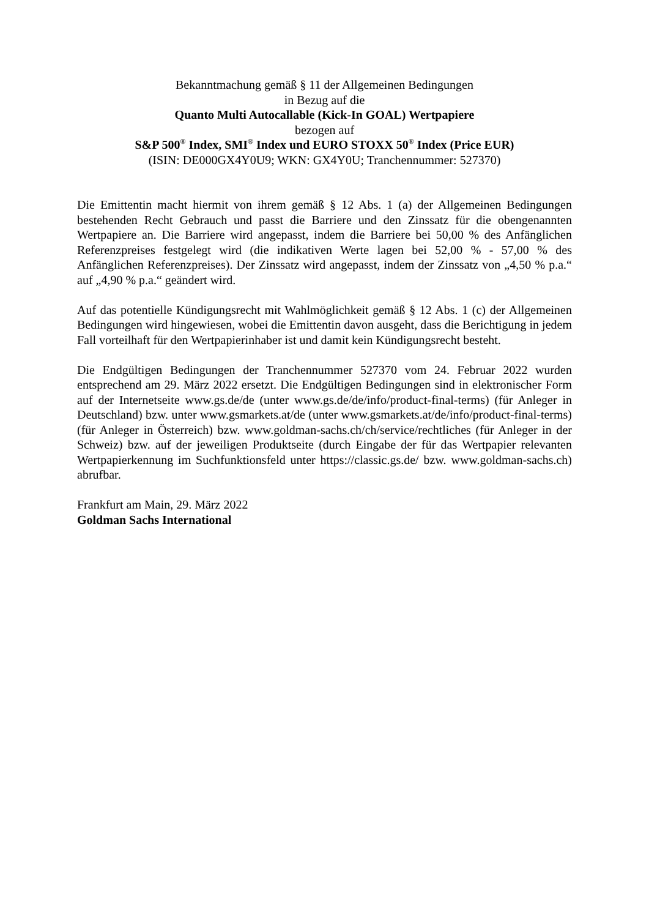Bekanntmachung gemäß § 11 der Allgemeinen Bedingungen
in Bezug auf die
Quanto Multi Autocallable (Kick-In GOAL) Wertpapiere
bezogen auf
S&P 500<sup>®</sup> Index, SMI<sup>®</sup> Index und EURO STOXX 50<sup>®</sup> Index (Price EUR)
(ISIN: DE000GX4Y0U9; WKN: GX4Y0U; Tranchennummer: 527370)
Die Emittentin macht hiermit von ihrem gemäß § 12 Abs. 1 (a) der Allgemeinen Bedingungen bestehenden Recht Gebrauch und passt die Barriere und den Zinssatz für die obengenannten Wertpapiere an. Die Barriere wird angepasst, indem die Barriere bei 50,00 % des Anfänglichen Referenzpreises festgelegt wird (die indikativen Werte lagen bei 52,00 % - 57,00 % des Anfänglichen Referenzpreises). Der Zinssatz wird angepasst, indem der Zinssatz von „4,50 % p.a.“ auf „4,90 % p.a.“ geändert wird.
Auf das potentielle Kündigungsrecht mit Wahlmöglichkeit gemäß § 12 Abs. 1 (c) der Allgemeinen Bedingungen wird hingewiesen, wobei die Emittentin davon ausgeht, dass die Berichtigung in jedem Fall vorteilhaft für den Wertpapierinhaber ist und damit kein Kündigungsrecht besteht.
Die Endgültigen Bedingungen der Tranchennummer 527370 vom 24. Februar 2022 wurden entsprechend am 29. März 2022 ersetzt. Die Endgültigen Bedingungen sind in elektronischer Form auf der Internetseite www.gs.de/de (unter www.gs.de/de/info/product-final-terms) (für Anleger in Deutschland) bzw. unter www.gsmarkets.at/de (unter www.gsmarkets.at/de/info/product-final-terms) (für Anleger in Österreich) bzw. www.goldman-sachs.ch/ch/service/rechtliches (für Anleger in der Schweiz) bzw. auf der jeweiligen Produktseite (durch Eingabe der für das Wertpapier relevanten Wertpapierkennung im Suchfunktionsfeld unter https://classic.gs.de/ bzw. www.goldman-sachs.ch) abrufbar.
Frankfurt am Main, 29. März 2022
Goldman Sachs International